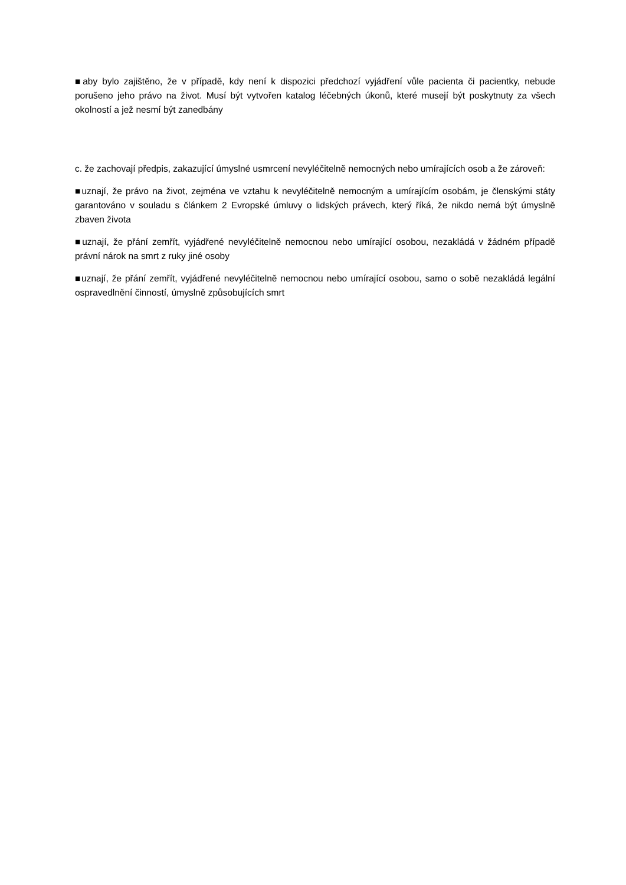■aby bylo zajištěno, že v případě, kdy není k dispozici předchozí vyjádření vůle pacienta či pacientky, nebude porušeno jeho právo na život. Musí být vytvořen katalog léčebných úkonů, které musejí být poskytnuty za všech okolností a jež nesmí být zanedbány
c. že zachovají předpis, zakazující úmyslné usmrcení nevyléčitelně nemocných nebo umírajících osob a že zároveň:
■uznají, že právo na život, zejména ve vztahu k nevyléčitelně nemocným a umírajícím osobám, je členskými státy garantováno v souladu s článkem 2 Evropské úmluvy o lidských právech, který říká, že nikdo nemá být úmyslně zbaven života
■uznají, že přání zemřít, vyjádřené nevyléčitelně nemocnou nebo umírající osobou, nezakládá v žádném případě právní nárok na smrt z ruky jiné osoby
■uznají, že přání zemřít, vyjádřené nevyléčitelně nemocnou nebo umírající osobou, samo o sobě nezakládá legální ospravedlnění činností, úmyslně způsobujících smrt